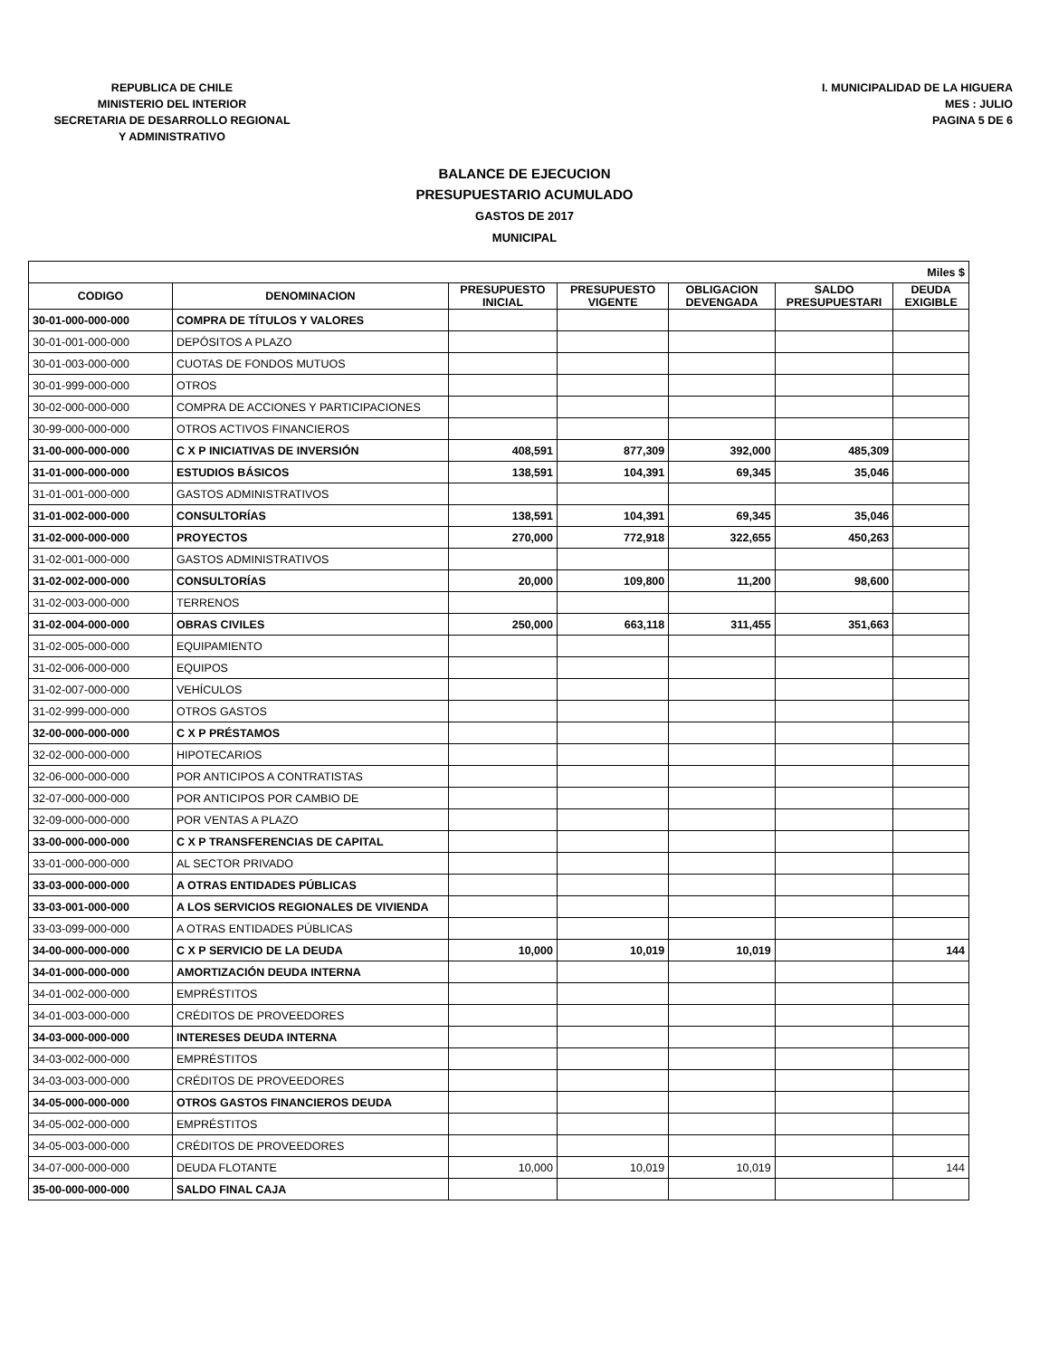REPUBLICA DE CHILE
MINISTERIO DEL INTERIOR
SECRETARIA DE DESARROLLO REGIONAL
Y ADMINISTRATIVO
I. MUNICIPALIDAD DE LA HIGUERA
MES : JULIO
PAGINA 5 DE 6
BALANCE DE EJECUCION
PRESUPUESTARIO ACUMULADO
GASTOS DE 2017
MUNICIPAL
| Miles $ | | | | | | |
| --- | --- | --- | --- | --- | --- | --- |
| CODIGO | DENOMINACION | PRESUPUESTO INICIAL | PRESUPUESTO VIGENTE | OBLIGACION DEVENGADA | SALDO PRESUPUESTARI | DEUDA EXIGIBLE |
| 30-01-000-000-000 | COMPRA DE TÍTULOS Y VALORES | | | | | |
| 30-01-001-000-000 | DEPÓSITOS A PLAZO | | | | | |
| 30-01-003-000-000 | CUOTAS DE FONDOS MUTUOS | | | | | |
| 30-01-999-000-000 | OTROS | | | | | |
| 30-02-000-000-000 | COMPRA DE ACCIONES Y PARTICIPACIONES | | | | | |
| 30-99-000-000-000 | OTROS ACTIVOS FINANCIEROS | | | | | |
| 31-00-000-000-000 | C X P INICIATIVAS DE INVERSIÓN | 408,591 | 877,309 | 392,000 | 485,309 | |
| 31-01-000-000-000 | ESTUDIOS BÁSICOS | 138,591 | 104,391 | 69,345 | 35,046 | |
| 31-01-001-000-000 | GASTOS ADMINISTRATIVOS | | | | | |
| 31-01-002-000-000 | CONSULTORÍAS | 138,591 | 104,391 | 69,345 | 35,046 | |
| 31-02-000-000-000 | PROYECTOS | 270,000 | 772,918 | 322,655 | 450,263 | |
| 31-02-001-000-000 | GASTOS ADMINISTRATIVOS | | | | | |
| 31-02-002-000-000 | CONSULTORÍAS | 20,000 | 109,800 | 11,200 | 98,600 | |
| 31-02-003-000-000 | TERRENOS | | | | | |
| 31-02-004-000-000 | OBRAS CIVILES | 250,000 | 663,118 | 311,455 | 351,663 | |
| 31-02-005-000-000 | EQUIPAMIENTO | | | | | |
| 31-02-006-000-000 | EQUIPOS | | | | | |
| 31-02-007-000-000 | VEHÍCULOS | | | | | |
| 31-02-999-000-000 | OTROS GASTOS | | | | | |
| 32-00-000-000-000 | C X P PRÉSTAMOS | | | | | |
| 32-02-000-000-000 | HIPOTECARIOS | | | | | |
| 32-06-000-000-000 | POR ANTICIPOS A CONTRATISTAS | | | | | |
| 32-07-000-000-000 | POR ANTICIPOS POR CAMBIO DE | | | | | |
| 32-09-000-000-000 | POR VENTAS A PLAZO | | | | | |
| 33-00-000-000-000 | C X P TRANSFERENCIAS DE CAPITAL | | | | | |
| 33-01-000-000-000 | AL SECTOR PRIVADO | | | | | |
| 33-03-000-000-000 | A OTRAS ENTIDADES PÚBLICAS | | | | | |
| 33-03-001-000-000 | A LOS SERVICIOS REGIONALES DE VIVIENDA | | | | | |
| 33-03-099-000-000 | A OTRAS ENTIDADES PÚBLICAS | | | | | |
| 34-00-000-000-000 | C X P SERVICIO DE LA DEUDA | 10,000 | 10,019 | 10,019 | | 144 |
| 34-01-000-000-000 | AMORTIZACIÓN DEUDA INTERNA | | | | | |
| 34-01-002-000-000 | EMPRÉSTITOS | | | | | |
| 34-01-003-000-000 | CRÉDITOS DE PROVEEDORES | | | | | |
| 34-03-000-000-000 | INTERESES DEUDA INTERNA | | | | | |
| 34-03-002-000-000 | EMPRÉSTITOS | | | | | |
| 34-03-003-000-000 | CRÉDITOS DE PROVEEDORES | | | | | |
| 34-05-000-000-000 | OTROS GASTOS FINANCIEROS DEUDA | | | | | |
| 34-05-002-000-000 | EMPRÉSTITOS | | | | | |
| 34-05-003-000-000 | CRÉDITOS DE PROVEEDORES | | | | | |
| 34-07-000-000-000 | DEUDA FLOTANTE | 10,000 | 10,019 | 10,019 | | 144 |
| 35-00-000-000-000 | SALDO FINAL CAJA | | | | | |